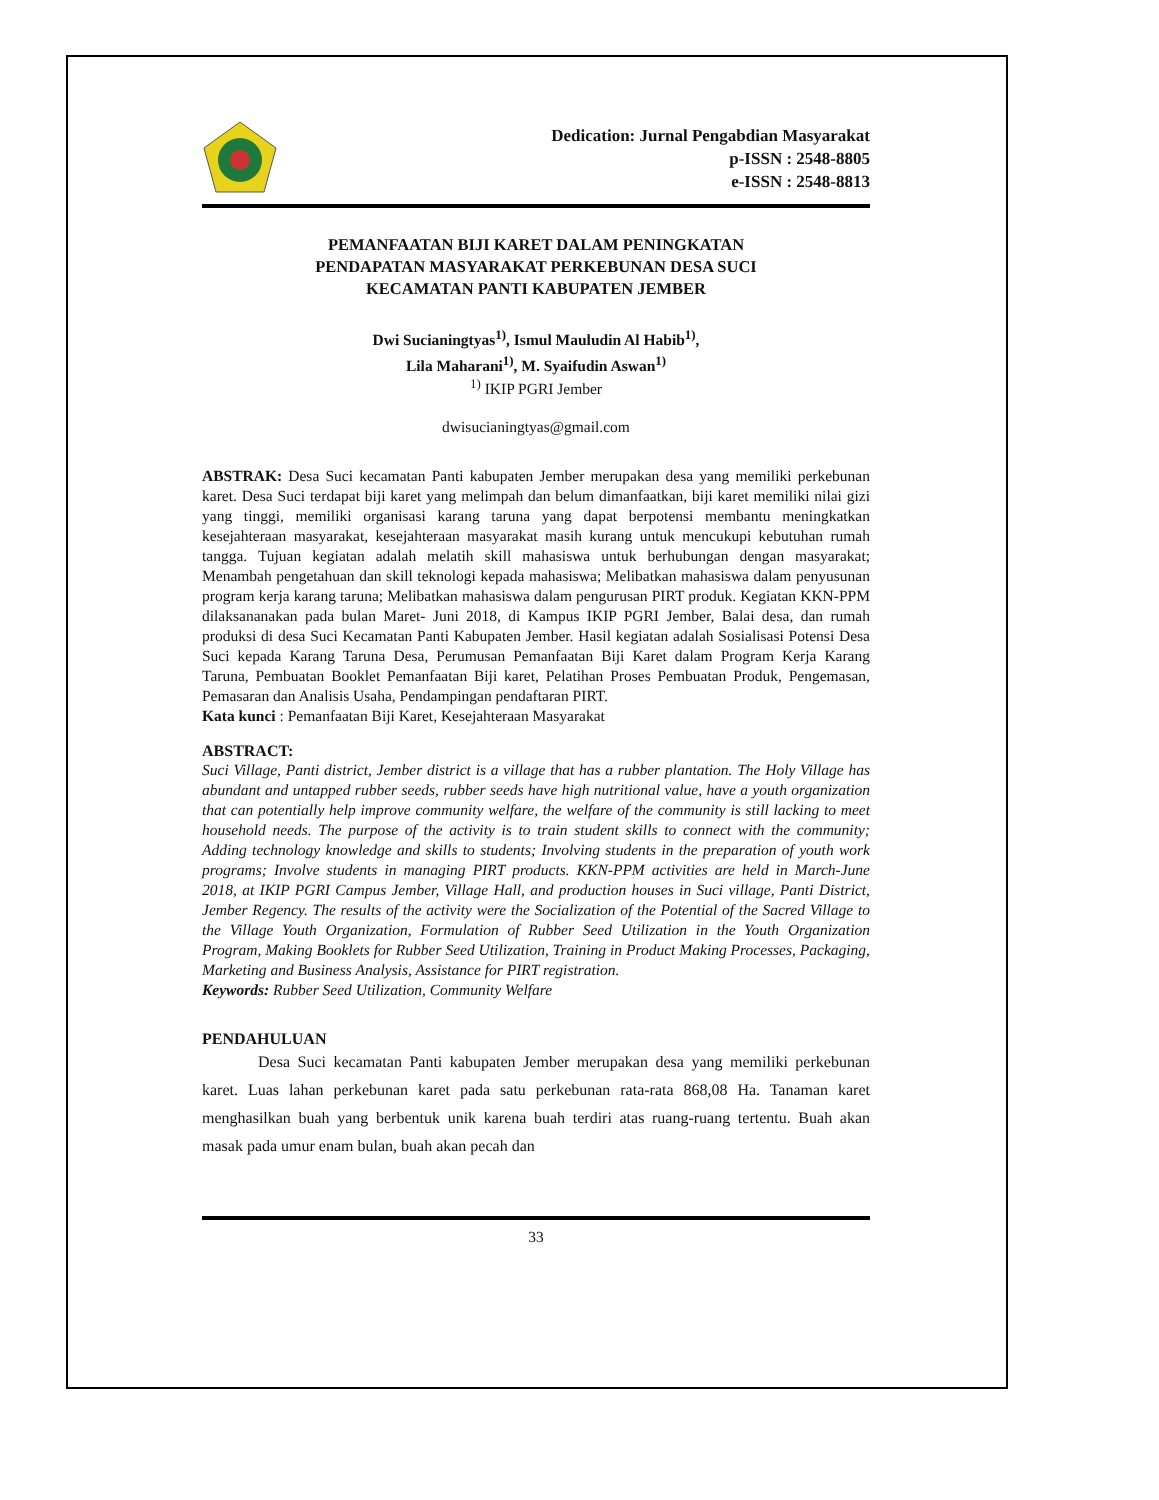Dedication: Jurnal Pengabdian Masyarakat
p-ISSN : 2548-8805
e-ISSN : 2548-8813
PEMANFAATAN BIJI KARET DALAM PENINGKATAN
PENDAPATAN MASYARAKAT PERKEBUNAN DESA SUCI
KECAMATAN PANTI KABUPATEN JEMBER
Dwi Sucianingtyas<sup>1)</sup>, Ismul Mauludin Al Habib<sup>1)</sup>,
Lila Maharani<sup>1)</sup>, M. Syaifudin Aswan<sup>1)</sup>
<sup>1)</sup> IKIP PGRI Jember
dwisucianingtyas@gmail.com
ABSTRAK: Desa Suci kecamatan Panti kabupaten Jember merupakan desa yang memiliki perkebunan karet. Desa Suci terdapat biji karet yang melimpah dan belum dimanfaatkan, biji karet memiliki nilai gizi yang tinggi, memiliki organisasi karang taruna yang dapat berpotensi membantu meningkatkan kesejahteraan masyarakat, kesejahteraan masyarakat masih kurang untuk mencukupi kebutuhan rumah tangga. Tujuan kegiatan adalah melatih skill mahasiswa untuk berhubungan dengan masyarakat; Menambah pengetahuan dan skill teknologi kepada mahasiswa; Melibatkan mahasiswa dalam penyusunan program kerja karang taruna; Melibatkan mahasiswa dalam pengurusan PIRT produk. Kegiatan KKN-PPM dilaksananakan pada bulan Maret- Juni 2018, di Kampus IKIP PGRI Jember, Balai desa, dan rumah produksi di desa Suci Kecamatan Panti Kabupaten Jember. Hasil kegiatan adalah Sosialisasi Potensi Desa Suci kepada Karang Taruna Desa, Perumusan Pemanfaatan Biji Karet dalam Program Kerja Karang Taruna, Pembuatan Booklet Pemanfaatan Biji karet, Pelatihan Proses Pembuatan Produk, Pengemasan, Pemasaran dan Analisis Usaha, Pendampingan pendaftaran PIRT.
Kata kunci : Pemanfaatan Biji Karet, Kesejahteraan Masyarakat
ABSTRACT:
Suci Village, Panti district, Jember district is a village that has a rubber plantation. The Holy Village has abundant and untapped rubber seeds, rubber seeds have high nutritional value, have a youth organization that can potentially help improve community welfare, the welfare of the community is still lacking to meet household needs. The purpose of the activity is to train student skills to connect with the community; Adding technology knowledge and skills to students; Involving students in the preparation of youth work programs; Involve students in managing PIRT products. KKN-PPM activities are held in March-June 2018, at IKIP PGRI Campus Jember, Village Hall, and production houses in Suci village, Panti District, Jember Regency. The results of the activity were the Socialization of the Potential of the Sacred Village to the Village Youth Organization, Formulation of Rubber Seed Utilization in the Youth Organization Program, Making Booklets for Rubber Seed Utilization, Training in Product Making Processes, Packaging, Marketing and Business Analysis, Assistance for PIRT registration.
Keywords: Rubber Seed Utilization, Community Welfare
PENDAHULUAN
Desa Suci kecamatan Panti kabupaten Jember merupakan desa yang memiliki perkebunan karet. Luas lahan perkebunan karet pada satu perkebunan rata-rata 868,08 Ha. Tanaman karet menghasilkan buah yang berbentuk unik karena buah terdiri atas ruang-ruang tertentu. Buah akan masak pada umur enam bulan, buah akan pecah dan
33